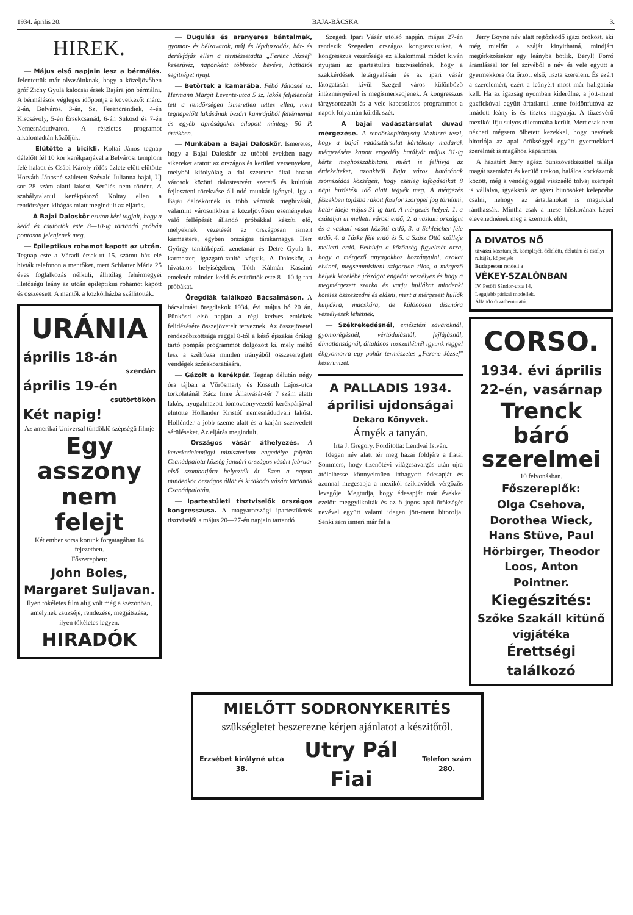1934. április 20. BAJA-BÁCSKA 3.
HIREK.
— Május első napjain lesz a bérmálás. Jelentettük már olvasóinknak, hogy a közeljövőben gróf Zichy Gyula kalocsai érsek Bajára jön bérmálni. A bérmálások végleges időpontja a következő: márc. 2-án, Belváros, 3-án, Sz. Ferencrendiek, 4-én Kiscsávoly, 5-én Érsekcsanád, 6-án Sükösd és 7-én Nemesnádudvaron. A részletes programot alkalomadtán közöljük.
— Elütötte a bicikli. Koltai János tegnap délelőtt fél 10 kor kerékparjával a Belvárosi templom felé haladt és Csábi Károly rőfös üzlete előtt elütötte Horváth Jánosné született Szévald Julianna bajai, Uj sor 28 szám alatti lakóst. Sérülés nem történt. A szabálytalanul kerékpározó Koltay ellen a rendőrségen kihágás miatt megindult az eljárás.
— A Bajai Daloskör ezuton kéri tagjait, hogy a kedd és csütörtök este 8—10-ig tartandó próbán pontosan jelenjenek meg.
— Epileptikus rohamot kapott az utcán. Tegnap este a Váradi érsek-ut 15. számu ház elé hivták telefonon a mentőket, mert Schlatter Mária 25 éves foglalkozás nélküli, állitólag fehérmegyei illetőségü leány az utcán epileptikus rohamot kapott és összeesett. A mentők a közkórházba szállitották.
URÁNIA
április 18-án
szerdán
április 19-én
csütörtökön
Két napig!
Az amerikai Universal tündöklő szépségü filmje
Egy asszony nem felejt
Két ember sorsa korunk forgatagában 14 fejezetben.
Főszerepben:
John Boles, Margaret Suljavan.
Ilyen tökéletes film alig volt még a szezonban, amelynek zsüzséje, rendezése, megjátszása, ilyen tökéletes legyen.
HIRADÓK
— Dugulás és aranyeres bántalmak, gyomor- és bélzavarok, máj és lépduzzadás, hát- és derékfájás ellen a természetadta „Ferenc József" keserüviz, naponként többször bevéve, hathatós segitséget nyujt.
— Betörtek a kamarába. Fébó Jánosné sz. Hermann Margit Levente-utca 5 sz. lakós feljelentést tett a rendőrségen ismeretlen tettes ellen, mert tegnapelőtt lakásának bezárt kamrájából fehérnemüt és egyéb apróságokat ellopott mintegy 50 P. értékben.
— Munkában a Bajai Daloskör. Ismeretes, hogy a Bajai Daloskör az utóbbi években nagy sikereket aratott az országos és kerületi versenyeken, melyből kifolyólag a dal szeretete által hozott városok közötti dalostestvért szerető és kultúrát fejleszteni törekvése áll ndó munkát igényel. Igy a Bajai daloskörnek is több városok meghivását, valamint városunkban a közeljövőben eseményekre való fellépését állandó próbákkal készíti elő, melyeknek vezetését az országosan ismert karmestere, egyben országos társkarnagya Herr György tanitóképzői zenetanár és Detre Gyula h. karmester, igazgató-tanitó végzik. A Daloskör, a hivatalos helyiségében, Tóth Kálmán Kaszinó emeletén minden kedd és csütörtök este 8—10-ig tart próbákat.
— Öregdiák találkozó Bácsalmáson. A bácsalmási öregdiakok 1934. évi május hó 20 án, Pünkösd első napján a régi kedves emlékek felidézésére összejövetelt terveznek. Az összejövetel rendezőbizottsága reggel 8-tól a késő éjszakai órákig tartó pompás programmot dolgozott ki, mely méltó lesz a szélrózsa minden irányából összesereglett vendégek szórakoztatására.
— Gázolt a kerékpár. Tegnap délután négy óra tájban a Vörösmarty és Kossuth Lajos-utca torkolatánál Rácz Imre Állatvásár-tér 7 szám alatti lakós, nyugalmazott fómozdonyvezető kerékpárjával elütötte Holländer Kristóf nemesnádudvari lakóst. Hollénder a jobb szeme alatt és a karján szenvedett sérüléseket. Az eljárás megindult.
— Országos vásár áthelyezés. A kereskedelemügyi miniszterium engedélye folytán Csanádpalota község januári országos vásárt februar első szombatjára helyezték át. Ezen a napon mindenkor országos állat és kirakodo vásárt tartanak Csanádpalotán.
— Ipartestületi tisztviselők országos kongresszusa. A magyarországi ipartestületek tisztviselői a május 20—27-én napjain tartandó
Szegedi Ipari Vásár utolsó napján, május 27-én rendezik Szegeden országos kongreszusukat. A kongresszus vezetősége ez alkalommal módot kiván nyujtani az ipartestületi tisztviselőnek, hogy a szakkérdések letárgyalásán és az ipari vásár látogatásán kivül Szeged város különböző intézményeivel is megismerkedjenek. A kongresszus tárgysorozatát és a vele kapcsolatos programmot a napok folyamán küldik szét.
— A bajai vadásztársulat duvad mérgezése. A rendőrkapitányság közhirré teszi, hogy a bajai vadásztársulat kártékony madarak mérgezésére kapott engedély hatályát május 31-ig kérte meghosszabbitani, miért is felhivja az érdekelteket, azonkivül Baja város határának szomszédos községeit, hogy esetleg kifogásaikat 8 napi hirdetési idő alatt tegyék meg. A mérgezés fészekben tojásba rakott foszfor szörppel fog történni, határ ideje május 31-ig tart. A mérgezés helyei: 1. a csátaljai ut melletti városi erdő, 2. a vaskuti országut és a vaskuti vasut közötti erdő, 3. a Schleicher féle erdő, 4. a Tüske féle erdő és 5. a Szász Ottó szőlleje melletti erdő. Felhivja a közönség figyelmét arra, hogy a mérgező anyagokhoz hozzányulni, azokat elvinni, megsemmisiteni szigoruan tilos, a mérgező helyek közelébe jószágot engedni veszélyes és hogy a megmérgezett szarka és varju hullákat mindenki köteles összeszedni és elásni, mert a mérgezett hullák kutyákra, macskára, de különösen disznóra veszélyesek lehetnek.
— Székrekedésnél, emésztési zavaroknál, gyomorégésnél, vértódulásnál, fejfájásnál, álmatlanságnál, általános rosszullétnél igyunk reggel éhgyomorra egy pohár természetes „Ferenc József" keserüvizet.
A PALLADIS 1934. áprilisi ujdonságai
Dekaro Könyvek.
Árnyék a tanyán.
Irta J. Gregory. Forditotta: Lendvai István.
Idegen név alatt tér meg hazai földjére a fiatal Sommers, hogy tizenötévi világcsavargás után ujra átölelhesse könnyelmüen itthagyott édesapját és azonnal megcsapja a mexikói sziklavidék vérgőzös levegője. Megtudja, hogy édesapját már évekkel ezelőtt meggyilkolták és az ő jogos apai örökségét nevével együtt valami idegen jött-ment bitorolja. Senki sem ismeri már fel a
Jerry Boyne név alatt rejtőzködő igazi örököst, aki még mielőtt a száját kinyithatná, mindjárt megérkezésekor egy leányba botlik. Beryl! Forró áramlással tör fel szivéből e név és vele együtt a gyermekkora óta őrzött első, tiszta szerelem. És ezért a szerelemért, ezért a leányért most már hallgatnia kell. Ha az igazság nyomban kiderülne, a jött-ment gazfickóval együtt ártatlanul lenne földönfutóvá az imádott leány is és tisztes nagyapja. A tüzesvérü mexikói ifju sulyos dilemmába került. Mert csak nem nézheti mégsem ölbetett kezekkel, hogy nevének bitorlója az apai örökséggel együtt gyermekkori szerelmét is magához kaparintsa.
A hazatért Jerry egész bünszövetkezettel találja magát szemközt és kerülő utakon, halálos kockázatok között, még a vendégjoggal visszaélő tolvaj szerepét is vállalva, igyekszik az igazi bünösöket kelepcébe csalni, nehogy az ártatlanokat is magukkal ránthassák. Mintha csak a mese hőskorának képei elevenednének meg a szemünk előtt,
A DIVATOS NŐ
tavaszi kosztümjét, kompléjét, délelőtti, délutáni és estélyi ruháját, köpenyét
Budapesten rendeli a
VÉKEY-SZALÓNBAN
IV. Petőfi Sándor-utca 14.
Legujabb párizsi modellek.
Állandó divatbemutató.
CORSO.
1934. évi április 22-én, vasárnap
Trenck báró szerelmei
10 felvonásban.
Főszereplők:
Olga Csehova, Dorothea Wieck, Hans Stüve, Paul Hörbirger, Theodor Loos, Anton Pointner.
Kiegészités:
Szőke Szakáll kitünő vigjátéka
Érettségi találkozó
MIELŐTT SODRONYKERITÉS
szükségletet beszerezne kérjen ajánlatot a készitőtől.
Erzsébet királyné utca 38. Utry Pál Fiai Telefon szám 280.